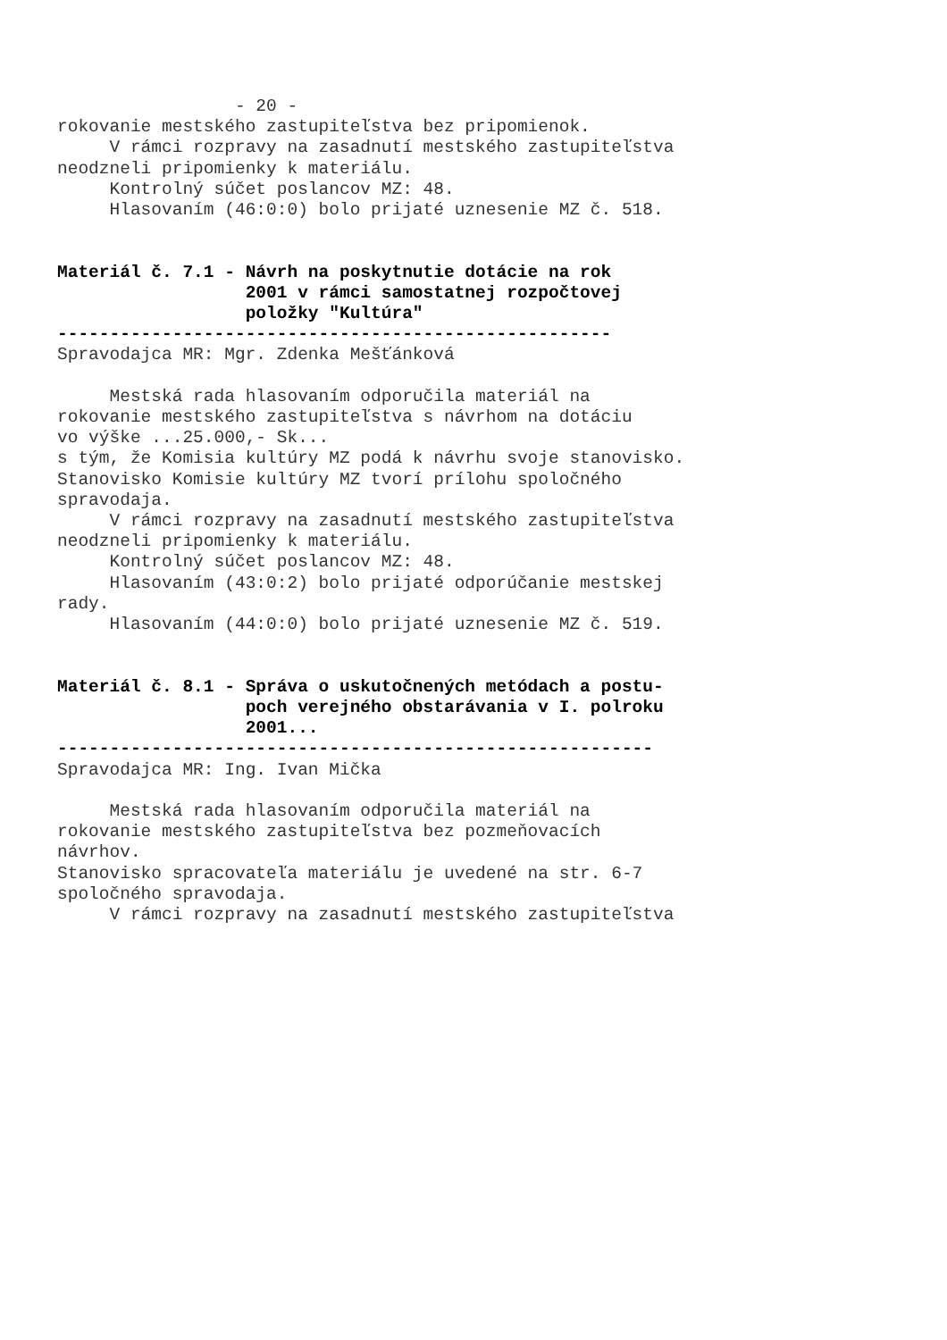- 20 - rokovanie mestského zastupiteľstva bez pripomienok. V rámci rozpravy na zasadnutí mestského zastupiteľstva neodzneli pripomienky k materiálu. Kontrolný súčet poslancov MZ: 48. Hlasovaním (46:0:0) bolo prijaté uznesenie MZ č. 518. Materiál č. 7.1 - Návrh na poskytnutie dotácie na rok 2001 v rámci samostatnej rozpočtovej položky "Kultúra" ----------------------------------------------------- Spravodajca MR: Mgr. Zdenka Mešťánková Mestská rada hlasovaním odporučila materiál na rokovanie mestského zastupiteľstva s návrhom na dotáciu vo výške ...25.000,- Sk... s tým, že Komisia kultúry MZ podá k návrhu svoje stanovisko. Stanovisko Komisie kultúry MZ tvorí prílohu spoločného spravodaja. V rámci rozpravy na zasadnutí mestského zastupiteľstva neodzneli pripomienky k materiálu. Kontrolný súčet poslancov MZ: 48. Hlasovaním (43:0:2) bolo prijaté odporúčanie mestskej rady. Hlasovaním (44:0:0) bolo prijaté uznesenie MZ č. 519. Materiál č. 8.1 - Správa o uskutočnených metódach a postu- poch verejného obstarávania v I. polroku 2001... --------------------------------------------------------- Spravodajca MR: Ing. Ivan Mička Mestská rada hlasovaním odporučila materiál na rokovanie mestského zastupiteľstva bez pozmeňovacích návrhov. Stanovisko spracovateľa materiálu je uvedené na str. 6-7 spoločného spravodaja. V rámci rozpravy na zasadnutí mestského zastupiteľstva